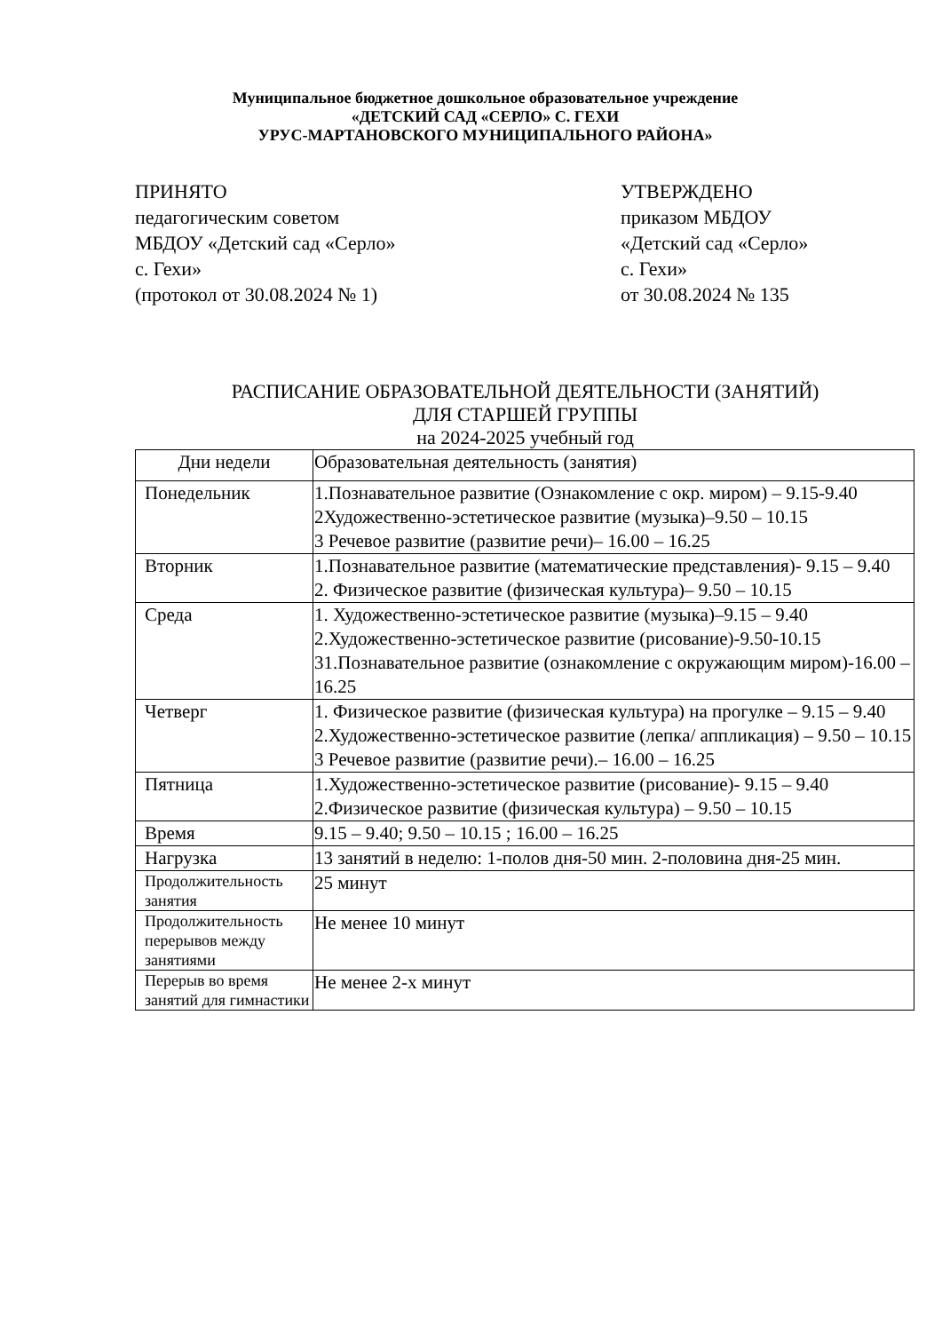Муниципальное бюджетное дошкольное образовательное учреждение
«ДЕТСКИЙ САД «СЕРЛО» С. ГЕХИ
УРУС-МАРТАНОВСКОГО МУНИЦИПАЛЬНОГО РАЙОНА»
ПРИНЯТО
педагогическим советом
МБДОУ «Детский сад «Серло»
с. Гехи»
(протокол от 30.08.2024 № 1)
УТВЕРЖДЕНО
приказом МБДОУ
«Детский сад «Серло»
с. Гехи»
от 30.08.2024 № 135
РАСПИСАНИЕ ОБРАЗОВАТЕЛЬНОЙ ДЕЯТЕЛЬНОСТИ (ЗАНЯТИЙ)
ДЛЯ СТАРШЕЙ ГРУППЫ
на 2024-2025 учебный год
| Дни недели | Образовательная деятельность (занятия) |
| --- | --- |
| Понедельник | 1.Познавательное развитие (Ознакомление с окр. миром) – 9.15-9.40 2Художественно-эстетическое развитие (музыка)–9.50 – 10.15 3 Речевое развитие (развитие речи)– 16.00 – 16.25 |
| Вторник | 1.Познавательное развитие (математические представления)- 9.15 – 9.40 2. Физическое развитие (физическая культура)– 9.50 – 10.15 |
| Среда | 1. Художественно-эстетическое развитие (музыка)–9.15 – 9.40 2.Художественно-эстетическое развитие (рисование)-9.50-10.15 31.Познавательное развитие (ознакомление с окружающим миром)-16.00 – 16.25 |
| Четверг | 1. Физическое развитие (физическая культура) на прогулке – 9.15 – 9.40 2.Художественно-эстетическое развитие (лепка/ аппликация) – 9.50 – 10.15 3 Речевое развитие (развитие речи).– 16.00 – 16.25 |
| Пятница | 1.Художественно-эстетическое развитие (рисование)- 9.15 – 9.40 2.Физическое развитие (физическая культура) – 9.50 – 10.15 |
| Время | 9.15 – 9.40; 9.50 – 10.15 ; 16.00 – 16.25 |
| Нагрузка | 13 занятий в неделю: 1-полов дня-50 мин. 2-половина дня-25 мин. |
| Продолжительность занятия | 25 минут |
| Продолжительность перерывов между занятиями | Не менее 10 минут |
| Перерыв во время занятий для гимнастики | Не менее 2-х минут |